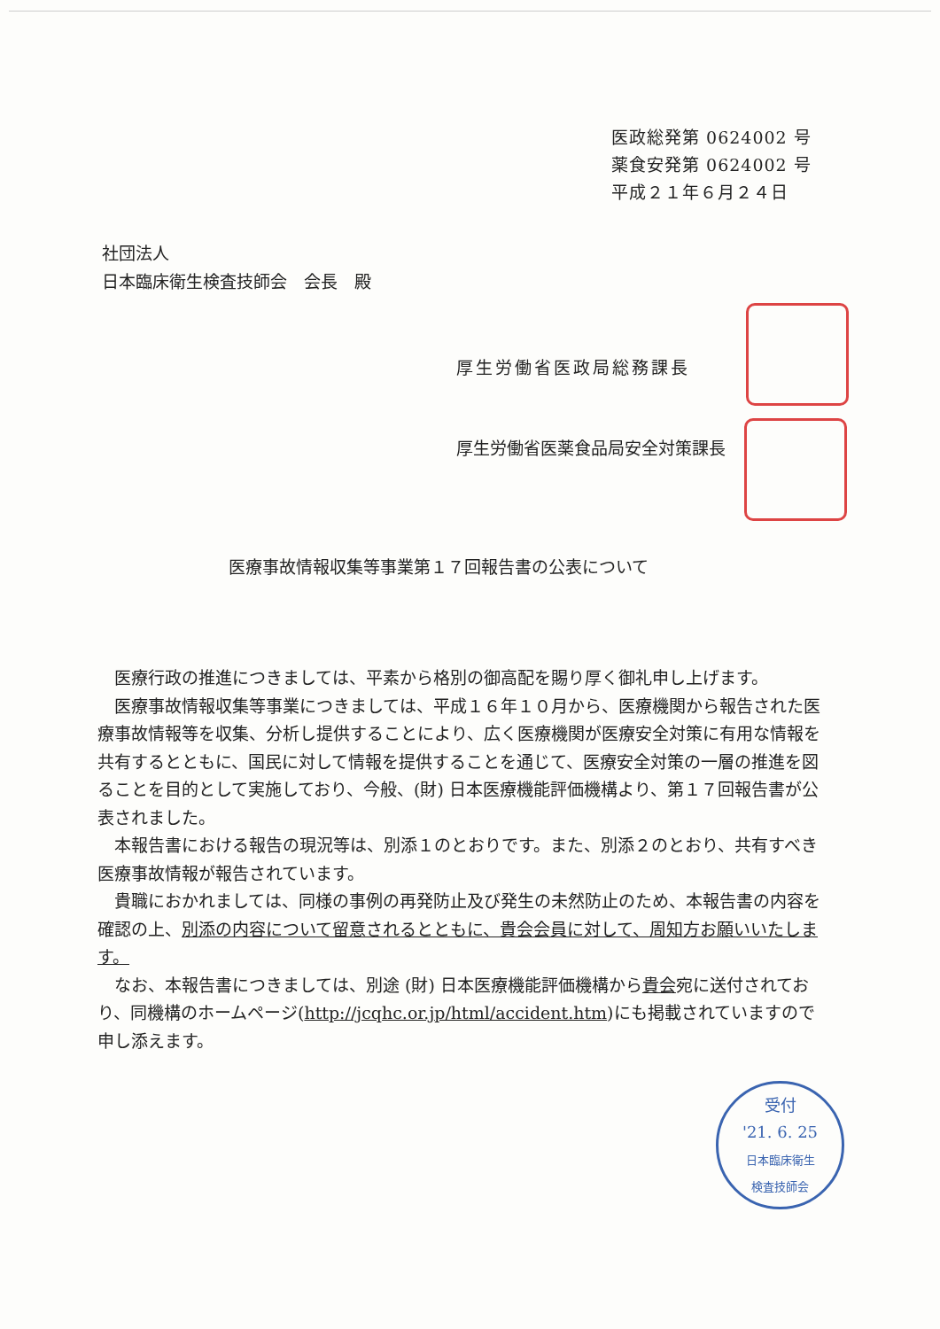医政総発第 0624002 号
薬食安発第 0624002 号
平成２１年６月２４日
社団法人
日本臨床衛生検査技師会　会長　殿
厚生労働省医政局総務課長
厚生労働省医薬食品局安全対策課長
医療事故情報収集等事業第１７回報告書の公表について
医療行政の推進につきましては、平素から格別の御高配を賜り厚く御礼申し上げます。
医療事故情報収集等事業につきましては、平成１６年１０月から、医療機関から報告された医療事故情報等を収集、分析し提供することにより、広く医療機関が医療安全対策に有用な情報を共有するとともに、国民に対して情報を提供することを通じて、医療安全対策の一層の推進を図ることを目的として実施しており、今般、(財) 日本医療機能評価機構より、第１７回報告書が公表されました。
本報告書における報告の現況等は、別添１のとおりです。また、別添２のとおり、共有すべき医療事故情報が報告されています。
貴職におかれましては、同様の事例の再発防止及び発生の未然防止のため、本報告書の内容を確認の上、別添の内容について留意されるとともに、貴会会員に対して、周知方お願いいたします。
なお、本報告書につきましては、別途 (財) 日本医療機能評価機構から貴会宛に送付されており、同機構のホームページ(http://jcqhc.or.jp/html/accident.htm)にも掲載されていますので申し添えます。
受付
'21. 6. 25
日本臨床衛生
検査技師会